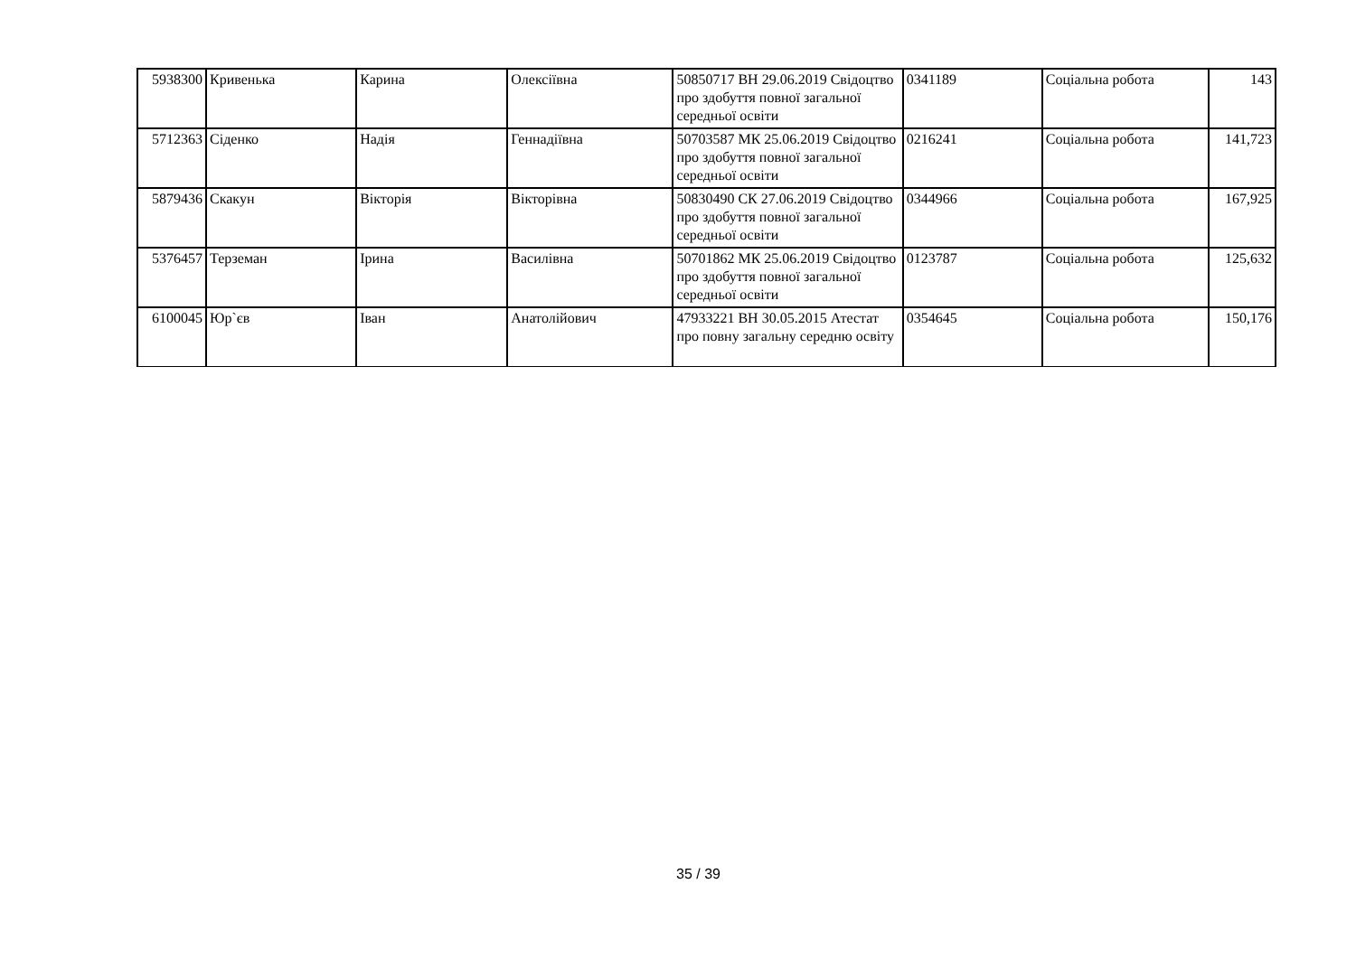| 5938300 | Кривенька | Карина | Олексіївна | 50850717 ВН 29.06.2019 Свідоцтво про здобуття повної загальної середньої освіти | 0341189 | Соціальна робота | 143 |
| 5712363 | Сіденко | Надія | Геннадіївна | 50703587 МК 25.06.2019 Свідоцтво про здобуття повної загальної середньої освіти | 0216241 | Соціальна робота | 141,723 |
| 5879436 | Скакун | Вікторія | Вікторівна | 50830490 СК 27.06.2019 Свідоцтво про здобуття повної загальної середньої освіти | 0344966 | Соціальна робота | 167,925 |
| 5376457 | Терземан | Ірина | Василівна | 50701862 МК 25.06.2019 Свідоцтво про здобуття повної загальної середньої освіти | 0123787 | Соціальна робота | 125,632 |
| 6100045 | Юр`єв | Іван | Анатолійович | 47933221 ВН 30.05.2015 Атестат про повну загальну середню освіту | 0354645 | Соціальна робота | 150,176 |
35 / 39